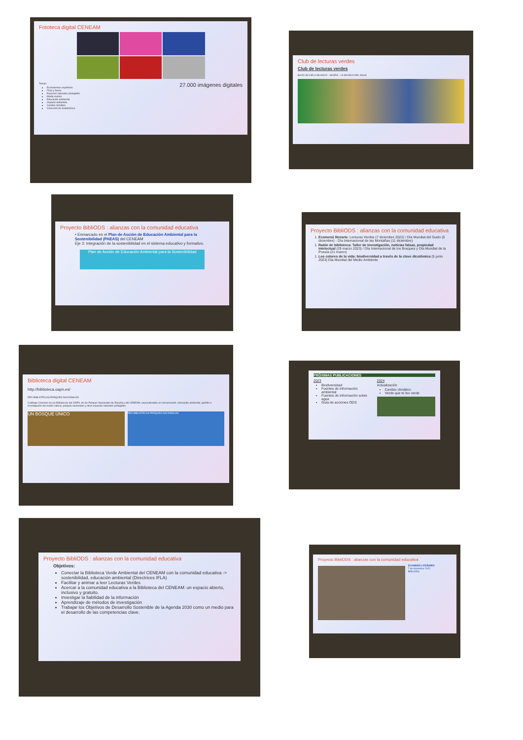Fototeca digital CENEAM
Temas:
Ecosistemas españoles
Flora y fauna
Espacios naturales protegidos
Medio marino
Educación ambiental
Impacto ambiental
Cambio climático
Colección de Sudamérica
27.000 imágenes digitales
Club de lecturas verdes
Club de lecturas verdes
BAJO UN CIELO BLANCO · HAJIRA · LA NOVELA DEL AGUA
Proyecto BibliODS : alianzas con la comunidad educativa
• Enmarcado en el Plan de Acción de Educación Ambiental para la Sostenibilidad (PAEAS) del CENEAM
Eje 3: Integración de la sostenibilidad en el sistema educativo y formativo.
Plan de Acción de Educación Ambiental para la Sostenibilidad
Proyecto BibliODS : alianzas con la comunidad educativa
1. Ecomenú literario: Lecturas Verdes (7 diciembre 2022) / Día Mundial del Suelo (5 diciembre) - Día Internacional de las Montañas (11 diciembre)
1. Ratón de biblioteca: Taller de investigación, noticias falsas, propiedad intelectual (29 marzo 2023) / Día Internacional de los Bosques y Día Mundial de la Poesía (21 marzo)
1. Los colores de la vida: biodiversidad a través de la clave dicotómica (5 junio 2023) Día Mundial del Medio Ambiente
Biblioteca digital CENEAM
http://biblioteca.oapn.es/
RED BIBLIOTECAS PARQUES NACIONALES
Catálogo Colectivo de las Bibliotecas del OAPN, de los Parques Nacionales de España y del CENEAM, especializadas en conservación, educación ambiental, gestión e investigación del medio natural, parques nacionales y otros espacios naturales protegidos
UN BOSQUE ÚNICO
RED BIBLIOTECAS PARQUES NACIONALES
PRÓXIMAS PUBLICACIONES
2023
Biodiversidad
Fuentes de Información ambiental
Fuentes de Información sobre agua
Guía de acciones ODS
2024
Actualización
Cambio climático
Verde que te leo verde
Proyecto BibliODS : alianzas con la comunidad educativa
Objetivos:
Conectar la Biblioteca Verde Ambiental del CENEAM con la comunidad educativa -> sostenibilidad, educación ambiental (Directrices IFLA)
Facilitar y animar a leer Lecturas Verdes
Acercar a la comunidad educativa a la Biblioteca del CENEAM: un espacio abierto, inclusivo y gratuito.
Investigar la fiabilidad de la información
Aprendizaje de métodos de investigación
Trabajar los Objetivos de Desarrollo Sostenible de la Agenda 2030 como un medio para el desarrollo de las competencias clave.
Proyecto BibliODS : alianzas con la comunidad educativa
ECOMENÚ LITERARIO
7 de diciembre 2022
BIBLIODS